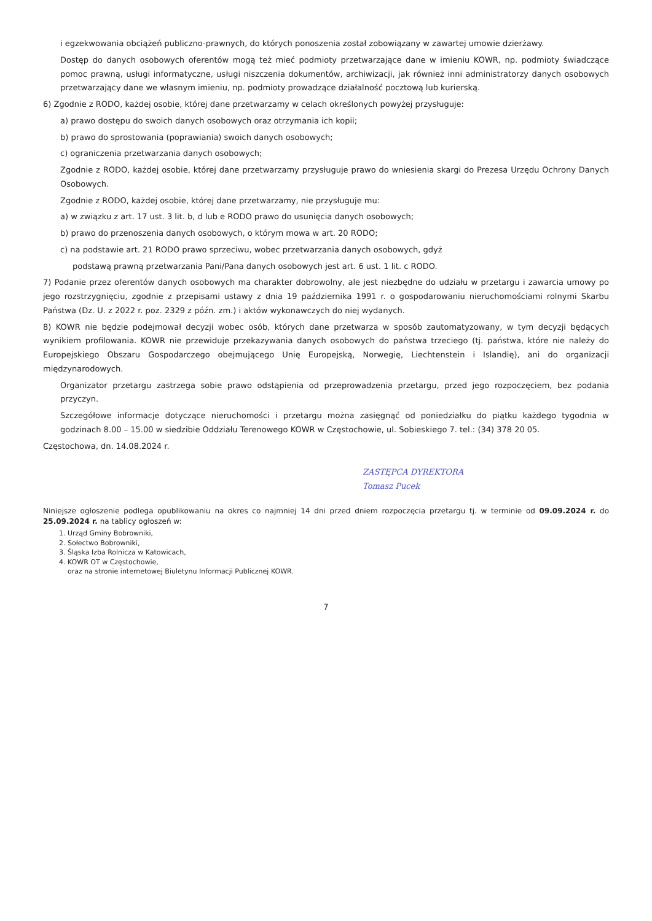i egzekwowania obciążeń publiczno-prawnych, do których ponoszenia został zobowiązany w zawartej umowie dzierżawy.
Dostęp do danych osobowych oferentów mogą też mieć podmioty przetwarzające dane w imieniu KOWR, np. podmioty świadczące pomoc prawną, usługi informatyczne, usługi niszczenia dokumentów, archiwizacji, jak również inni administratorzy danych osobowych przetwarzający dane we własnym imieniu, np. podmioty prowadzące działalność pocztową lub kurierską.
6) Zgodnie z RODO, każdej osobie, której dane przetwarzamy w celach określonych powyżej przysługuje:
a) prawo dostępu do swoich danych osobowych oraz otrzymania ich kopii;
b) prawo do sprostowania (poprawiania) swoich danych osobowych;
c) ograniczenia przetwarzania danych osobowych;
Zgodnie z RODO, każdej osobie, której dane przetwarzamy przysługuje prawo do wniesienia skargi do Prezesa Urzędu Ochrony Danych Osobowych.
Zgodnie z RODO, każdej osobie, której dane przetwarzamy, nie przysługuje mu:
a) w związku z art. 17 ust. 3 lit. b, d lub e RODO prawo do usunięcia danych osobowych;
b) prawo do przenoszenia danych osobowych, o którym mowa w art. 20 RODO;
c) na podstawie art. 21 RODO prawo sprzeciwu, wobec przetwarzania danych osobowych, gdyż
podstawą prawną przetwarzania Pani/Pana danych osobowych jest art. 6 ust. 1 lit. c RODO.
7) Podanie przez oferentów danych osobowych ma charakter dobrowolny, ale jest niezbędne do udziału w przetargu i zawarcia umowy po jego rozstrzygnięciu, zgodnie z przepisami ustawy z dnia 19 października 1991 r. o gospodarowaniu nieruchomościami rolnymi Skarbu Państwa (Dz. U. z 2022 r. poz. 2329 z późn. zm.) i aktów wykonawczych do niej wydanych.
8) KOWR nie będzie podejmował decyzji wobec osób, których dane przetwarza w sposób zautomatyzowany, w tym decyzji będących wynikiem profilowania. KOWR nie przewiduje przekazywania danych osobowych do państwa trzeciego (tj. państwa, które nie należy do Europejskiego Obszaru Gospodarczego obejmującego Unię Europejską, Norwegię, Liechtenstein i Islandię), ani do organizacji międzynarodowych.
Organizator przetargu zastrzega sobie prawo odstąpienia od przeprowadzenia przetargu, przed jego rozpoczęciem, bez podania przyczyn.
Szczegółowe informacje dotyczące nieruchomości i przetargu można zasięgnąć od poniedziałku do piątku każdego tygodnia w godzinach 8.00 – 15.00 w siedzibie Oddziału Terenowego KOWR w Częstochowie, ul. Sobieskiego 7. tel.: (34) 378 20 05.
Częstochowa, dn. 14.08.2024 r.
ZASTĘPCA DYREKTORA
Tomasz Pucek
Niniejsze ogłoszenie podlega opublikowaniu na okres co najmniej 14 dni przed dniem rozpoczęcia przetargu tj. w terminie od 09.09.2024 r. do 25.09.2024 r. na tablicy ogłoszeń w:
1. Urząd Gminy Bobrowniki,
2. Sołectwo Bobrowniki,
3. Śląska Izba Rolnicza w Katowicach,
4. KOWR OT w Częstochowie,
oraz na stronie internetowej Biuletynu Informacji Publicznej KOWR.
7